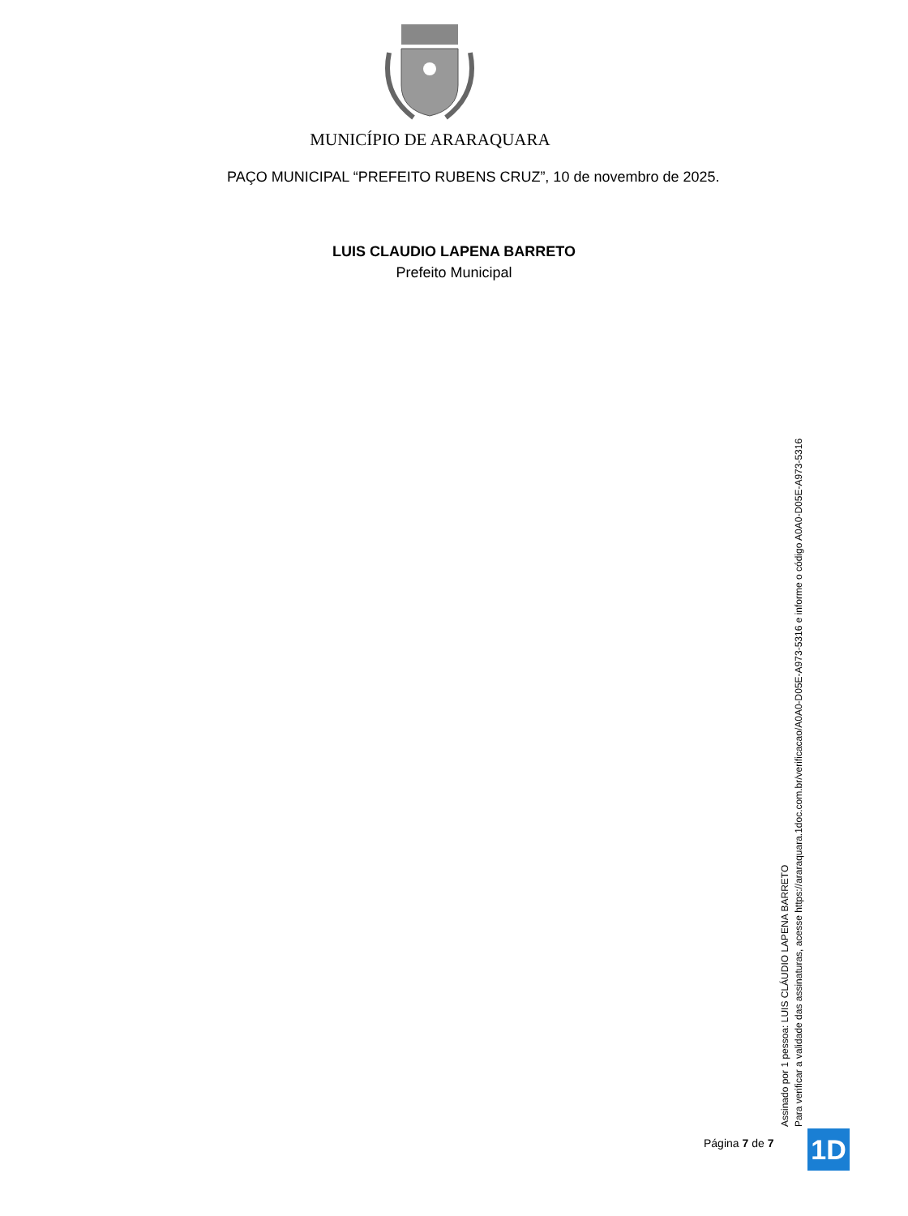MUNICÍPIO DE ARARAQUARA
PAÇO MUNICIPAL “PREFEITO RUBENS CRUZ”, 10 de novembro de 2025.
LUIS CLAUDIO LAPENA BARRETO
Prefeito Municipal
Assinado por 1 pessoa: LUIS CLÁUDIO LAPENA BARRETO
Para verificar a validade das assinaturas, acesse https://araraquara.1doc.com.br/verificacao/A0A0-D05E-A973-5316 e informe o código A0A0-D05E-A973-5316
Página 7 de 7 1D